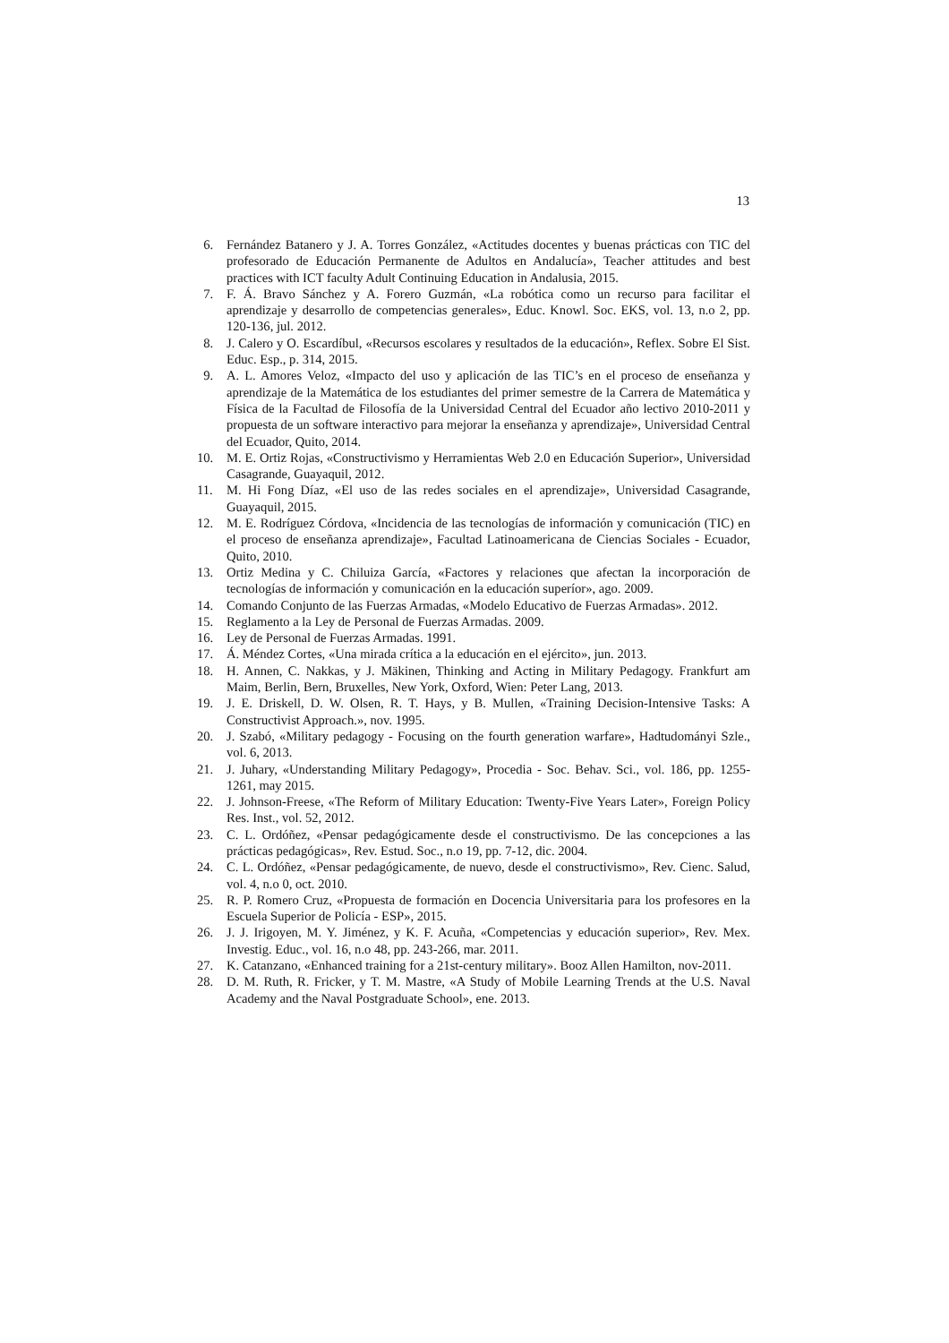13
6. Fernández Batanero y J. A. Torres González, «Actitudes docentes y buenas prácticas con TIC del profesorado de Educación Permanente de Adultos en Andalucía», Teacher attitudes and best practices with ICT faculty Adult Continuing Education in Andalusia, 2015.
7. F. Á. Bravo Sánchez y A. Forero Guzmán, «La robótica como un recurso para facilitar el aprendizaje y desarrollo de competencias generales», Educ. Knowl. Soc. EKS, vol. 13, n.o 2, pp. 120-136, jul. 2012.
8. J. Calero y O. Escardíbul, «Recursos escolares y resultados de la educación», Reflex. Sobre El Sist. Educ. Esp., p. 314, 2015.
9. A. L. Amores Veloz, «Impacto del uso y aplicación de las TIC’s en el proceso de enseñanza y aprendizaje de la Matemática de los estudiantes del primer semestre de la Carrera de Matemática y Física de la Facultad de Filosofía de la Universidad Central del Ecuador año lectivo 2010-2011 y propuesta de un software interactivo para mejorar la enseñanza y aprendizaje», Universidad Central del Ecuador, Quito, 2014.
10. M. E. Ortiz Rojas, «Constructivismo y Herramientas Web 2.0 en Educación Superior», Universidad Casagrande, Guayaquil, 2012.
11. M. Hi Fong Díaz, «El uso de las redes sociales en el aprendizaje», Universidad Casagrande, Guayaquil, 2015.
12. M. E. Rodríguez Córdova, «Incidencia de las tecnologías de información y comunicación (TIC) en el proceso de enseñanza aprendizaje», Facultad Latinoamericana de Ciencias Sociales - Ecuador, Quito, 2010.
13. Ortiz Medina y C. Chiluiza García, «Factores y relaciones que afectan la incorporación de tecnologías de información y comunicación en la educación superíor», ago. 2009.
14. Comando Conjunto de las Fuerzas Armadas, «Modelo Educativo de Fuerzas Armadas». 2012.
15. Reglamento a la Ley de Personal de Fuerzas Armadas. 2009.
16. Ley de Personal de Fuerzas Armadas. 1991.
17. Á. Méndez Cortes, «Una mirada crítica a la educación en el ejército», jun. 2013.
18. H. Annen, C. Nakkas, y J. Mäkinen, Thinking and Acting in Military Pedagogy. Frankfurt am Maim, Berlin, Bern, Bruxelles, New York, Oxford, Wien: Peter Lang, 2013.
19. J. E. Driskell, D. W. Olsen, R. T. Hays, y B. Mullen, «Training Decision-Intensive Tasks: A Constructivist Approach.», nov. 1995.
20. J. Szabó, «Military pedagogy - Focusing on the fourth generation warfare», Hadtudományi Szle., vol. 6, 2013.
21. J. Juhary, «Understanding Military Pedagogy», Procedia - Soc. Behav. Sci., vol. 186, pp. 1255-1261, may 2015.
22. J. Johnson-Freese, «The Reform of Military Education: Twenty-Five Years Later», Foreign Policy Res. Inst., vol. 52, 2012.
23. C. L. Ordóñez, «Pensar pedagógicamente desde el constructivismo. De las concepciones a las prácticas pedagógicas», Rev. Estud. Soc., n.o 19, pp. 7-12, dic. 2004.
24. C. L. Ordóñez, «Pensar pedagógicamente, de nuevo, desde el constructivismo», Rev. Cienc. Salud, vol. 4, n.o 0, oct. 2010.
25. R. P. Romero Cruz, «Propuesta de formación en Docencia Universitaria para los profesores en la Escuela Superior de Policía - ESP», 2015.
26. J. J. Irigoyen, M. Y. Jiménez, y K. F. Acuña, «Competencias y educación superior», Rev. Mex. Investig. Educ., vol. 16, n.o 48, pp. 243-266, mar. 2011.
27. K. Catanzano, «Enhanced training for a 21st-century military». Booz Allen Hamilton, nov-2011.
28. D. M. Ruth, R. Fricker, y T. M. Mastre, «A Study of Mobile Learning Trends at the U.S. Naval Academy and the Naval Postgraduate School», ene. 2013.